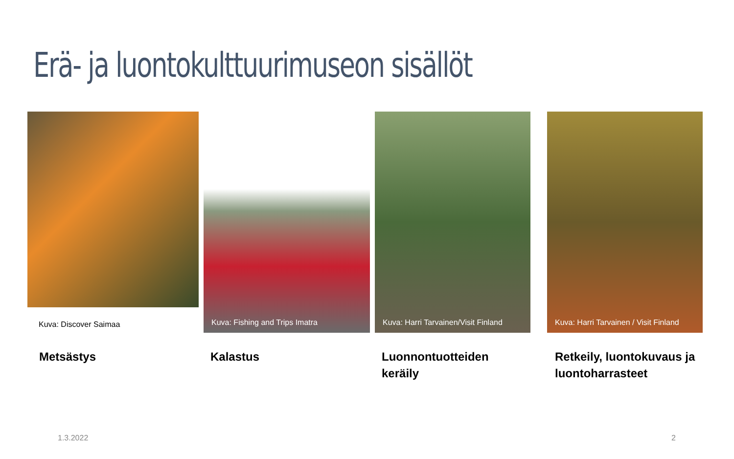Erä- ja luontokulttuurimuseon sisällöt
Kuva: Discover Saimaa
Metsästys
Kuva: Fishing and Trips Imatra
Kalastus
Kuva: Harri Tarvainen/Visit Finland
Luonnontuotteiden
keräily
Kuva: Harri Tarvainen / Visit Finland
Retkeily, luontokuvaus ja
luontoharrasteet
1.3.2022 2